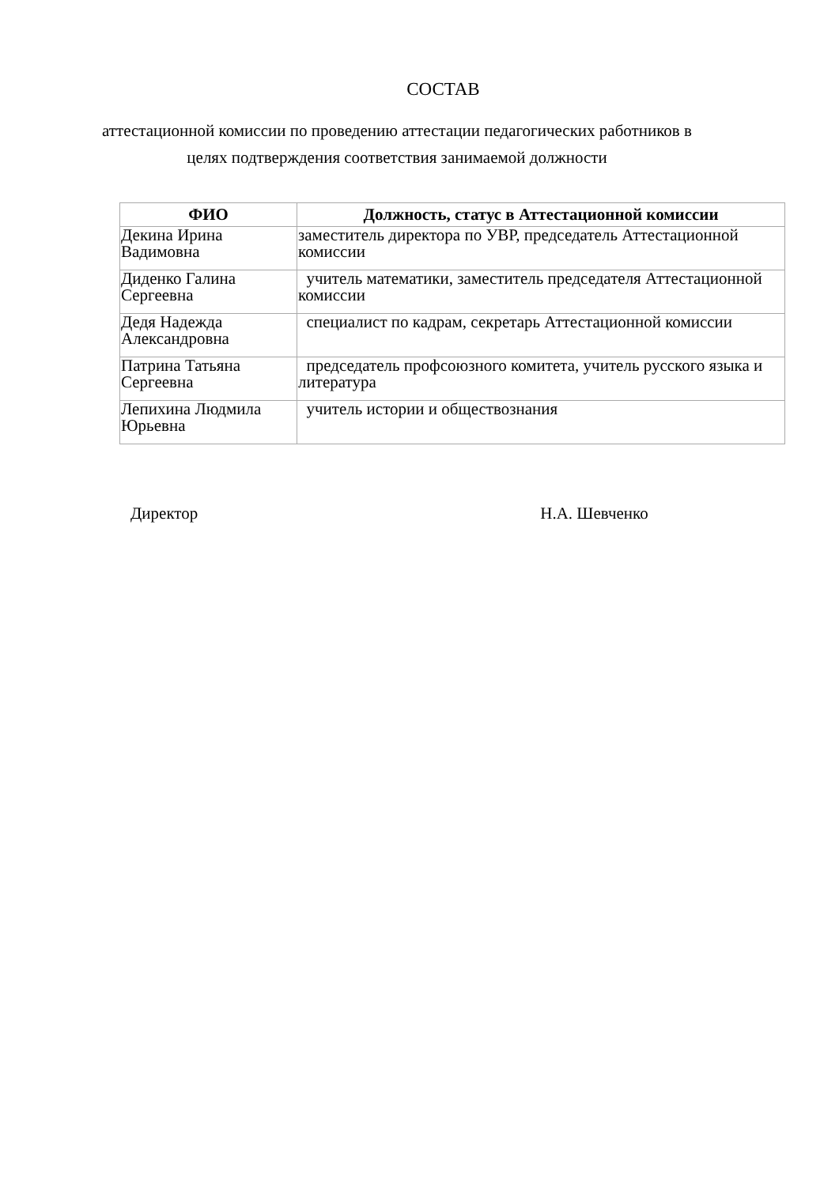СОСТАВ
аттестационной комиссии по проведению аттестации педагогических работников в целях подтверждения соответствия занимаемой должности
| ФИО | Должность, статус в Аттестационной комиссии |
| --- | --- |
| Декина Ирина Вадимовна | заместитель директора по УВР, председатель Аттестационной комиссии |
| Диденко Галина Сергеевна | учитель математики, заместитель председателя Аттестационной комиссии |
| Дедя Надежда Александровна | специалист по кадрам, секретарь Аттестационной комиссии |
| Патрина Татьяна Сергеевна | председатель профсоюзного комитета, учитель русского языка и литература |
| Лепихина Людмила Юрьевна | учитель истории и обществознания |
Директор Н.А. Шевченко